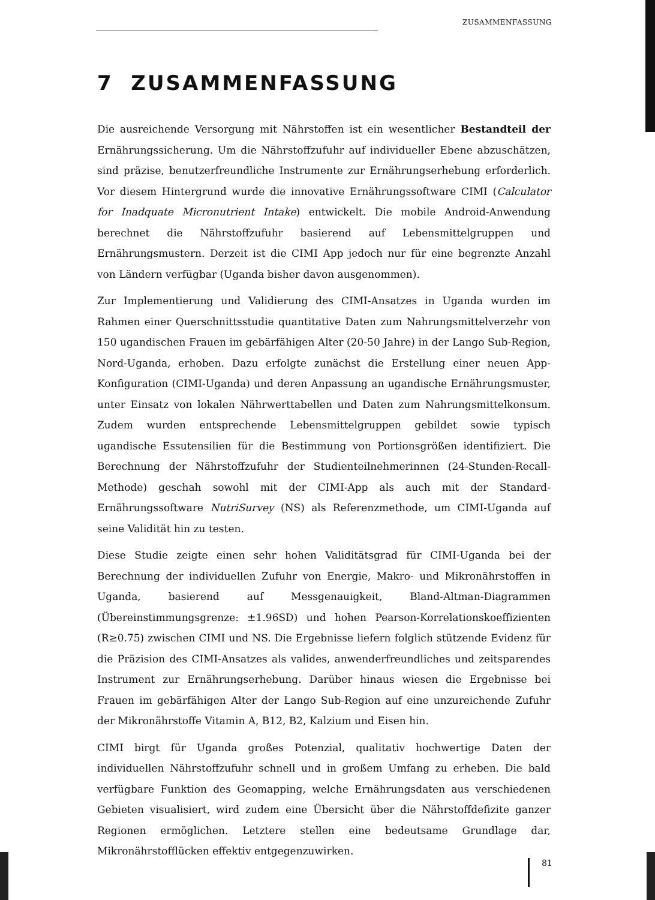ZUSAMMENFASSUNG
7 ZUSAMMENFASSUNG
Die ausreichende Versorgung mit Nährstoffen ist ein wesentlicher Bestandteil der Ernährungssicherung. Um die Nährstoffzufuhr auf individueller Ebene abzuschätzen, sind präzise, benutzerfreundliche Instrumente zur Ernährungserhebung erforderlich. Vor diesem Hintergrund wurde die innovative Ernährungssoftware CIMI (Calculator for Inadquate Micronutrient Intake) entwickelt. Die mobile Android-Anwendung berechnet die Nährstoffzufuhr basierend auf Lebensmittelgruppen und Ernährungsmustern. Derzeit ist die CIMI App jedoch nur für eine begrenzte Anzahl von Ländern verfügbar (Uganda bisher davon ausgenommen).
Zur Implementierung und Validierung des CIMI-Ansatzes in Uganda wurden im Rahmen einer Querschnittsstudie quantitative Daten zum Nahrungsmittelverzehr von 150 ugandischen Frauen im gebärfähigen Alter (20-50 Jahre) in der Lango Sub-Region, Nord-Uganda, erhoben. Dazu erfolgte zunächst die Erstellung einer neuen App-Konfiguration (CIMI-Uganda) und deren Anpassung an ugandische Ernährungsmuster, unter Einsatz von lokalen Nährwerttabellen und Daten zum Nahrungsmittelkonsum. Zudem wurden entsprechende Lebensmittelgruppen gebildet sowie typisch ugandische Essutensilien für die Bestimmung von Portionsgrößen identifiziert. Die Berechnung der Nährstoffzufuhr der Studienteilnehmerinnen (24-Stunden-Recall-Methode) geschah sowohl mit der CIMI-App als auch mit der Standard-Ernährungssoftware NutriSurvey (NS) als Referenzmethode, um CIMI-Uganda auf seine Validität hin zu testen.
Diese Studie zeigte einen sehr hohen Validitätsgrad für CIMI-Uganda bei der Berechnung der individuellen Zufuhr von Energie, Makro- und Mikronährstoffen in Uganda, basierend auf Messgenauigkeit, Bland-Altman-Diagrammen (Übereinstimmungsgrenze: ±1.96SD) und hohen Pearson-Korrelationskoeffizienten (R≥0.75) zwischen CIMI und NS. Die Ergebnisse liefern folglich stützende Evidenz für die Präzision des CIMI-Ansatzes als valides, anwenderfreundliches und zeitsparendes Instrument zur Ernährungserhebung. Darüber hinaus wiesen die Ergebnisse bei Frauen im gebärfähigen Alter der Lango Sub-Region auf eine unzureichende Zufuhr der Mikronährstoffe Vitamin A, B12, B2, Kalzium und Eisen hin.
CIMI birgt für Uganda großes Potenzial, qualitativ hochwertige Daten der individuellen Nährstoffzufuhr schnell und in großem Umfang zu erheben. Die bald verfügbare Funktion des Geomapping, welche Ernährungsdaten aus verschiedenen Gebieten visualisiert, wird zudem eine Übersicht über die Nährstoffdefizite ganzer Regionen ermöglichen. Letztere stellen eine bedeutsame Grundlage dar, Mikronährstofflücken effektiv entgegenzuwirken.
81